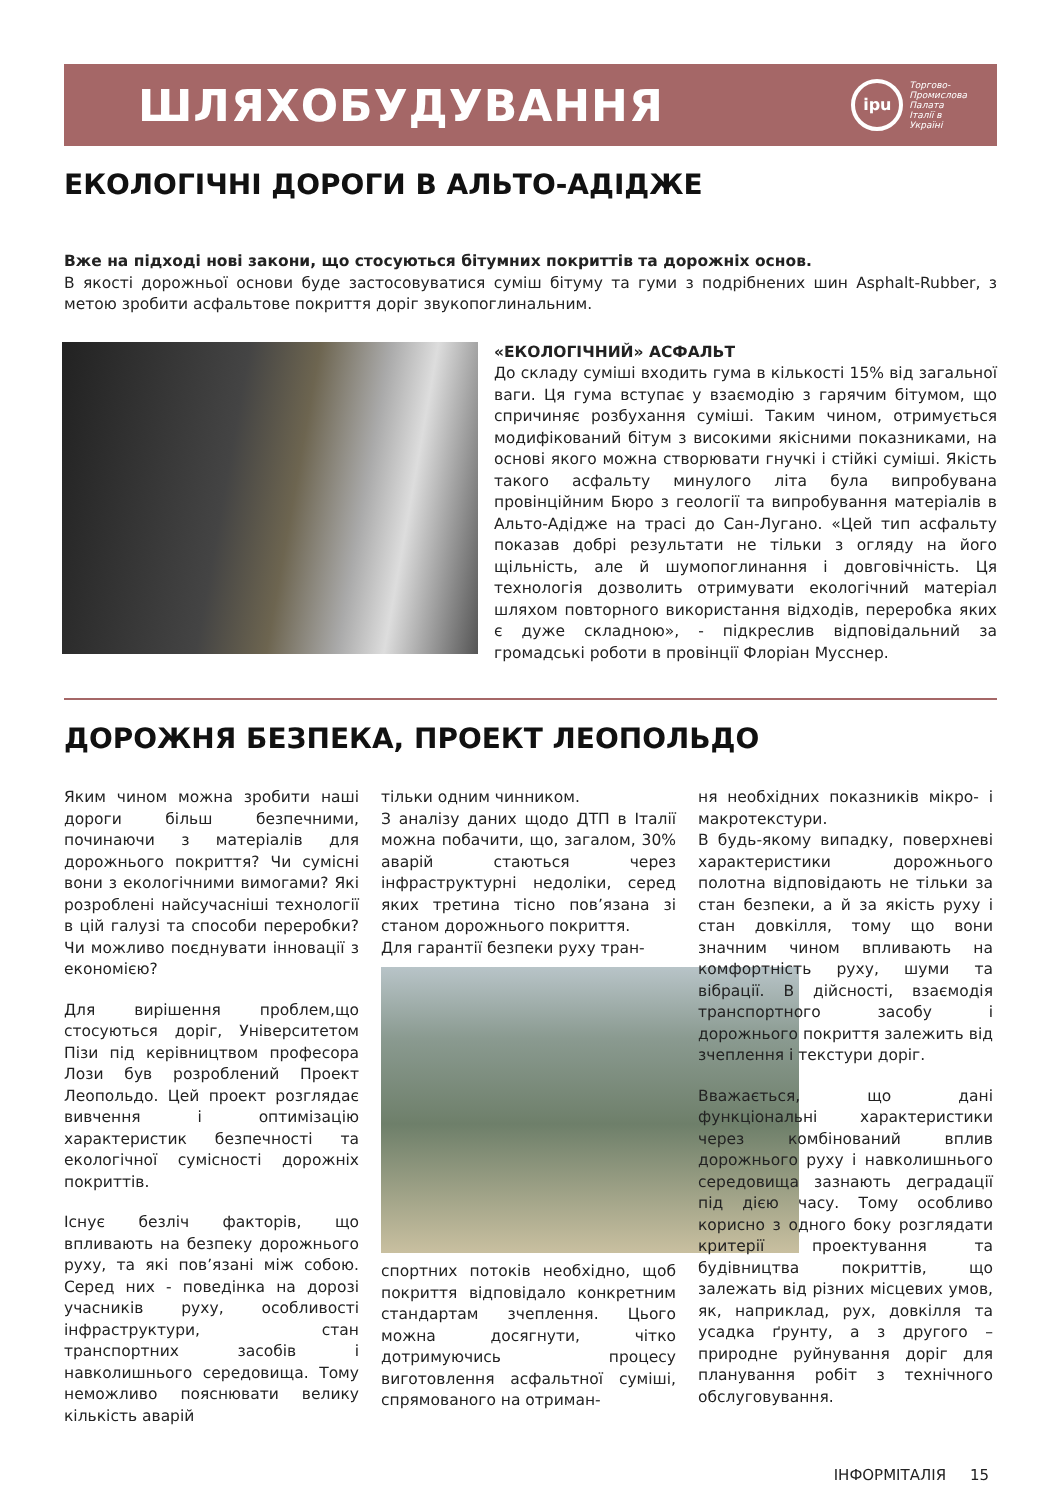ШЛЯХОБУДУВАННЯ
ipu
Торгово-
Промислова
Палата
Італії в
Україні
ЕКОЛОГІЧНІ ДОРОГИ В АЛЬТО-АДІДЖЕ
Вже на підході нові закони, що стосуються бітумних покриттів та дорожніх основ.
В якості дорожньої основи буде застосовуватися суміш бітуму та гуми з подрібнених шин Asphalt-Rubber, з метою зробити асфальтове покриття доріг звукопоглинальним.
«ЕКОЛОГІЧНИЙ» АСФАЛЬТ
До складу суміші входить гума в кількості 15% від загальної ваги. Ця гума вступає у взаємодію з гарячим бітумом, що спричиняє розбухання суміші. Таким чином, отримується модифікований бітум з високими якісними показниками, на основі якого можна створювати гнучкі і стійкі суміші. Якість такого асфальту минулого літа була випробувана провінційним Бюро з геології та випробування матеріалів в Альто-Адідже на трасі до Сан-Лугано. «Цей тип асфальту показав добрі результати не тільки з огляду на його щільність, але й шумопоглинання і довговічність. Ця технологія дозволить отримувати екологічний матеріал шляхом повторного використання відходів, переробка яких є дуже складною», - підкреслив відповідальний за громадські роботи в провінції Флоріан Мусснер.
ДОРОЖНЯ БЕЗПЕКА, ПРОЕКТ ЛЕОПОЛЬДО
Яким чином можна зробити наші дороги більш безпечними, починаючи з матеріалів для дорожнього покриття? Чи сумісні вони з екологічними вимогами? Які розроблені найсучасніші технології в цій галузі та способи переробки? Чи можливо поєднувати інновації з економією?
Для вирішення проблем,що стосуються доріг, Університетом Пізи під керівництвом професора Лози був розроблений Проект Леопольдо. Цей проект розглядає вивчення і оптимізацію характеристик безпечності та екологічної сумісності дорожніх покриттів.
Існує безліч факторів, що впливають на безпеку дорожнього руху, та які пов’язані між собою. Серед них - поведінка на дорозі учасників руху, особливості інфраструктури, стан транспортних засобів і навколишнього середовища. Тому неможливо пояснювати велику кількість аварій
тільки одним чинником.
З аналізу даних щодо ДТП в Італії можна побачити, що, загалом, 30% аварій стаються через інфраструктурні недоліки, серед яких третина тісно пов’язана зі станом дорожнього покриття.
Для гарантії безпеки руху тран-
спортних потоків необхідно, щоб покриття відповідало конкретним стандартам зчеплення. Цього можна досягнути, чітко дотримуючись процесу виготовлення асфальтної суміші, спрямованого на отриман-
ня необхідних показників мікро- і макротекстури.
В будь-якому випадку, поверхневі характеристики дорожнього полотна відповідають не тільки за стан безпеки, а й за якість руху і стан довкілля, тому що вони значним чином впливають на комфортність руху, шуми та вібрації. В дійсності, взаємодія транспортного засобу і дорожнього покриття залежить від зчеплення і текстури доріг.
Вважається, що дані функціональні характеристики через комбінований вплив дорожнього руху і навколишнього середовища зазнають деградації під дією часу. Тому особливо корисно з одного боку розглядати критерії проектування та будівництва покриттів, що залежать від різних місцевих умов, як, наприклад, рух, довкілля та усадка ґрунту, а з другого – природне руйнування доріг для планування робіт з технічного обслуговування.
ІНФОРМІТАЛІЯ 15